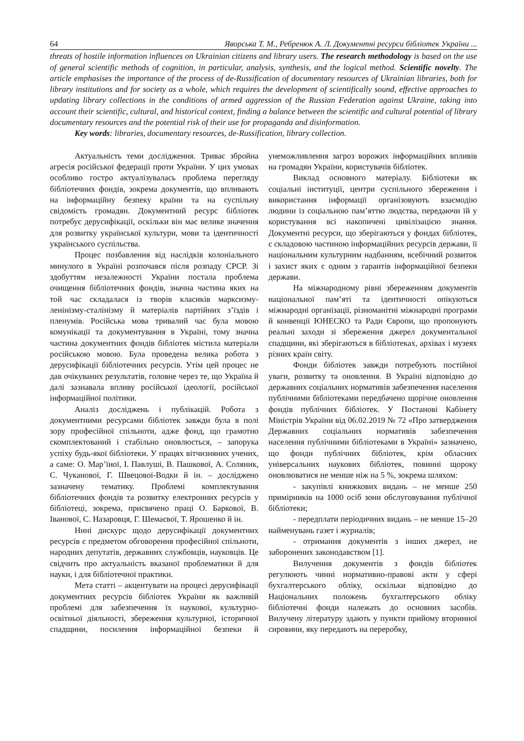64 Яворська Т. М., Ребренюк А. Л. Документні ресурси бібліотек України ...
threats of hostile information influences on Ukrainian citizens and library users. The research methodology is based on the use of general scientific methods of cognition, in particular, analysis, synthesis, and the logical method. Scientific novelty. The article emphasises the importance of the process of de-Russification of documentary resources of Ukrainian libraries, both for library institutions and for society as a whole, which requires the development of scientifically sound, effective approaches to updating library collections in the conditions of armed aggression of the Russian Federation against Ukraine, taking into account their scientific, cultural, and historical context, finding a balance between the scientific and cultural potential of library documentary resources and the potential risk of their use for propaganda and disinformation.
Key words: libraries, documentary resources, de-Russification, library collection.
Актуальність теми дослідження. Триває збройна агресія російської федерації проти України. У цих умовах особливо гостро актуалізувалась проблема перегляду бібліотечних фондів, зокрема документів, що впливають на інформаційну безпеку країни та на суспільну свідомість громадян. Документний ресурс бібліотек потребує дерусифікації, оскільки він має велике значення для розвитку української культури, мови та ідентичності українського суспільства.
Процес позбавлення від наслідків колоніального минулого в Україні розпочався після розпаду СРСР. Зі здобуттям незалежності України постала проблема очищення бібліотечних фондів, значна частина яких на той час складалася із творів класиків марксизму-ленінізму-сталінізму й матеріалів партійних з’їздів і пленумів. Російська мова тривалий час була мовою комунікації та документування в Україні, тому значна частина документних фондів бібліотек містила матеріали російською мовою. Була проведена велика робота з дерусифікації бібліотечних ресурсів. Утім цей процес не дав очікуваних результатів, головне через те, що Україна й далі зазнавала впливу російської ідеології, російської інформаційної політики.
Аналіз досліджень і публікацій. Робота з документними ресурсами бібліотек завжди була в полі зору професійної спільноти, адже фонд, що грамотно скомплектований і стабільно оновлюється, – запорука успіху будь-якої бібліотеки. У працях вітчизняних учених, а саме: О. Мар’їної, І. Павлуші, В. Пашкової, А. Соляник, С. Чуканової, Г. Швецової-Водки й ін. – досліджено зазначену тематику. Проблемі комплектування бібліотечних фондів та розвитку електронних ресурсів у бібліотеці, зокрема, присвячено праці О. Баркової, В. Іванової, С. Назаровця, Г. Шемаєвої, Т. Ярошенко й ін.
Нині дискурс щодо дерусифікації документних ресурсів є предметом обговорення професійної спільноти, народних депутатів, державних службовців, науковців. Це свідчить про актуальність вказаної проблематики й для науки, і для бібліотечної практики.
Мета статті – акцентувати на процесі дерусифікації документних ресурсів бібліотек України як важливій проблемі для забезпечення їх наукової, культурно-освітньої діяльності, збереження культурної, історичної спадщини, посилення інформаційної безпеки й унеможливлення загроз ворожих інформаційних впливів на громадян України, користувачів бібліотек.
Виклад основного матеріалу. Бібліотеки як соціальні інституції, центри суспільного збереження і використання інформації організовують взаємодію людини із соціальною пам’яттю людства, передаючи їй у користування всі накопичені цивілізацією знання. Документні ресурси, що зберігаються у фондах бібліотек, є складовою частиною інформаційних ресурсів держави, її національним культурним надбанням, всебічний розвиток і захист яких є одним з гарантів інформаційної безпеки держави.
На міжнародному рівні збереженням документів національної пам’яті та ідентичності опікуються міжнародні організації, різноманітні міжнародні програми й конвенції ЮНЕСКО та Ради Європи, що пропонують реальні заходи зі збереження джерел документальної спадщини, які зберігаються в бібліотеках, архівах і музеях різних країн світу.
Фонди бібліотек завжди потребують постійної уваги, розвитку та оновлення. В Україні відповідно до державних соціальних нормативів забезпечення населення публічними бібліотеками передбачено щорічне оновлення фондів публічних бібліотек. У Постанові Кабінету Міністрів України від 06.02.2019 № 72 «Про затвердження Державних соціальних нормативів забезпечення населення публічними бібліотеками в Україні» зазначено, що фонди публічних бібліотек, крім обласних універсальних наукових бібліотек, повинні щороку оновлюватися не менше ніж на 5 %, зокрема шляхом:
- закупівлі книжкових видань – не менше 250 примірників на 1000 осіб зони обслуговування публічної бібліотеки;
- передплати періодичних видань – не менше 15–20 найменувань газет і журналів;
- отримання документів з інших джерел, не заборонених законодавством [1].
Вилучення документів з фондів бібліотек регулюють чинні нормативно-правові акти у сфері бухгалтерського обліку, оскільки відповідно до Національних положень бухгалтерського обліку бібліотечні фонди належать до основних засобів. Вилучену літературу здають у пункти прийому вторинної сировини, яку передають на переробку,